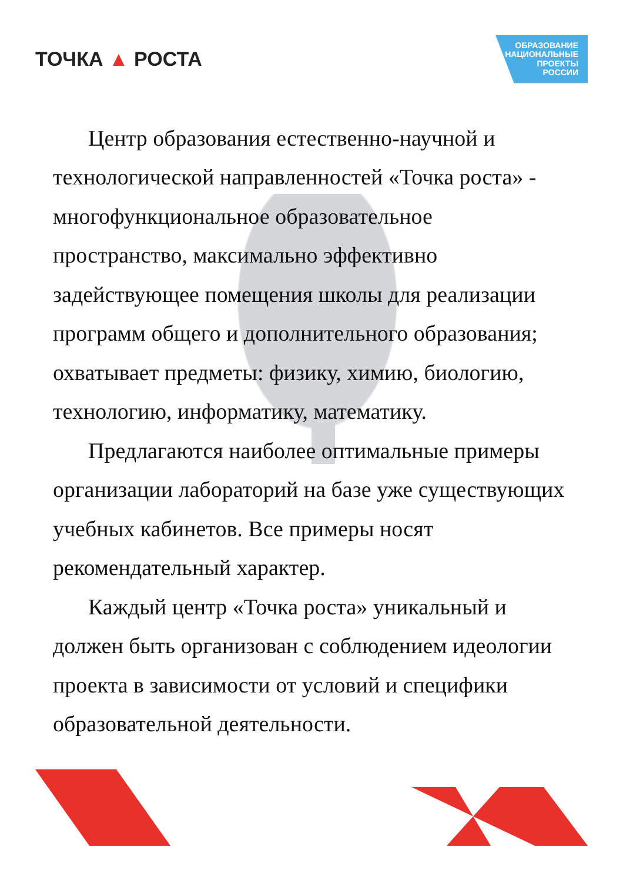ТОЧКА ▲ РОСТА
ОБРАЗОВАНИЕ
НАЦИОНАЛЬНЫЕ
ПРОЕКТЫ
РОССИИ
Центр образования естественно-научной и технологической направленностей «Точка роста» - многофункциональное образовательное пространство, максимально эффективно задействующее помещения школы для реализации программ общего и дополнительного образования; охватывает предметы: физику, химию, биологию, технологию, информатику, математику.
Предлагаются наиболее оптимальные примеры организации лабораторий на базе уже существующих учебных кабинетов. Все примеры носят рекомендательный характер.
Каждый центр «Точка роста» уникальный и должен быть организован с соблюдением идеологии проекта в зависимости от условий и специфики образовательной деятельности.